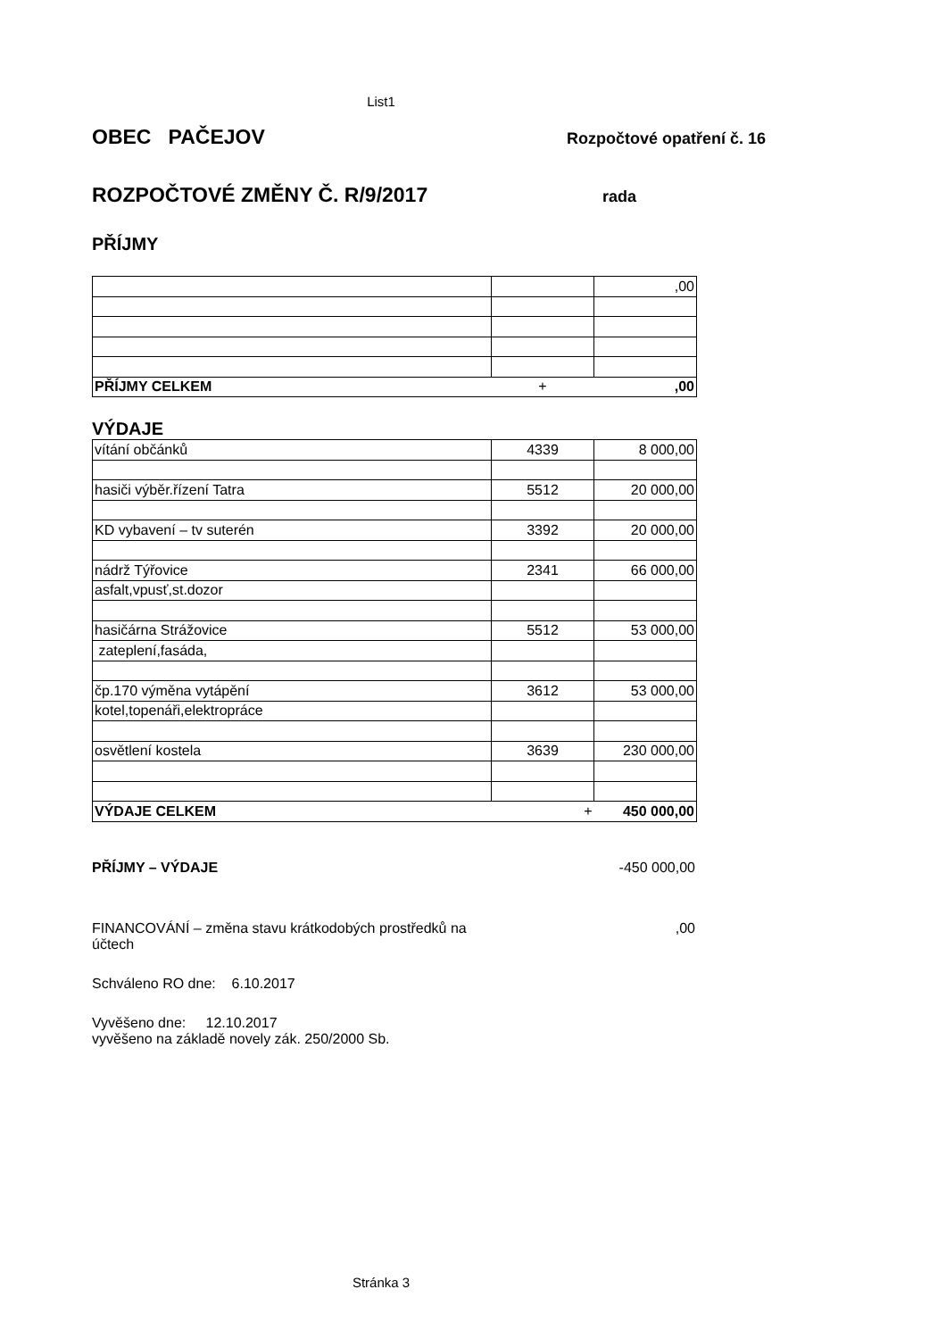List1
OBEC PAČEJOV
Rozpočtové opatření č. 16
ROZPOČTOVÉ ZMĚNY Č. R/9/2017
rada
PŘÍJMY
| | | ,00 |
| PŘÍJMY CELKEM | + | ,00 |
VÝDAJE
| vítání občánků | 4339 | 8 000,00 |
| hasiči výběr.řízení Tatra | 5512 | 20 000,00 |
| KD vybavení – tv suterén | 3392 | 20 000,00 |
| nádrž Týřovice | 2341 | 66 000,00 |
| asfalt,vpusť,st.dozor | | |
| hasičárna Strážovice | 5512 | 53 000,00 |
| zateplení,fasáda, | | |
| čp.170 výměna vytápění | 3612 | 53 000,00 |
| kotel,topenáři,elektropráce | | |
| osvětlení kostela | 3639 | 230 000,00 |
| VÝDAJE CELKEM | + | 450 000,00 |
PŘÍJMY – VÝDAJE -450 000,00
FINANCOVÁNÍ – změna stavu krátkodobých prostředků na účtech
,00
Schváleno RO dne: 6.10.2017
Vyvěšeno dne: 12.10.2017
vyvěšeno na základě novely zák. 250/2000 Sb.
Stránka 3